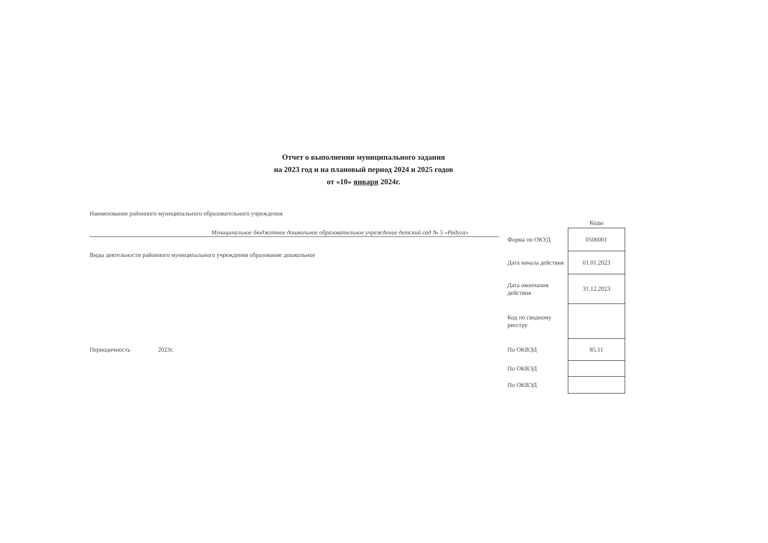Отчет о выполнении муниципального задания
на 2023 год и на плановый период 2024 и 2025 годов
от «10» января 2024г.
Наименование районного муниципального образовательного учреждения
Муниципальное бюджетное дошкольное образовательное учреждение детский сад № 5 «Радуга»
Виды деятельности районного муниципального учреждения образование дошкольное
Периодичность 2023г.
| | Коды |
| Форма по ОКУД | 0506001 |
| Дата начала действия | 01.01.2023 |
| Дата окончания действия | 31.12.2023 |
| Код по сводному реестру | |
| По ОКВЭД | 85.11 |
| По ОКВЭД | |
| По ОКВЭД | |